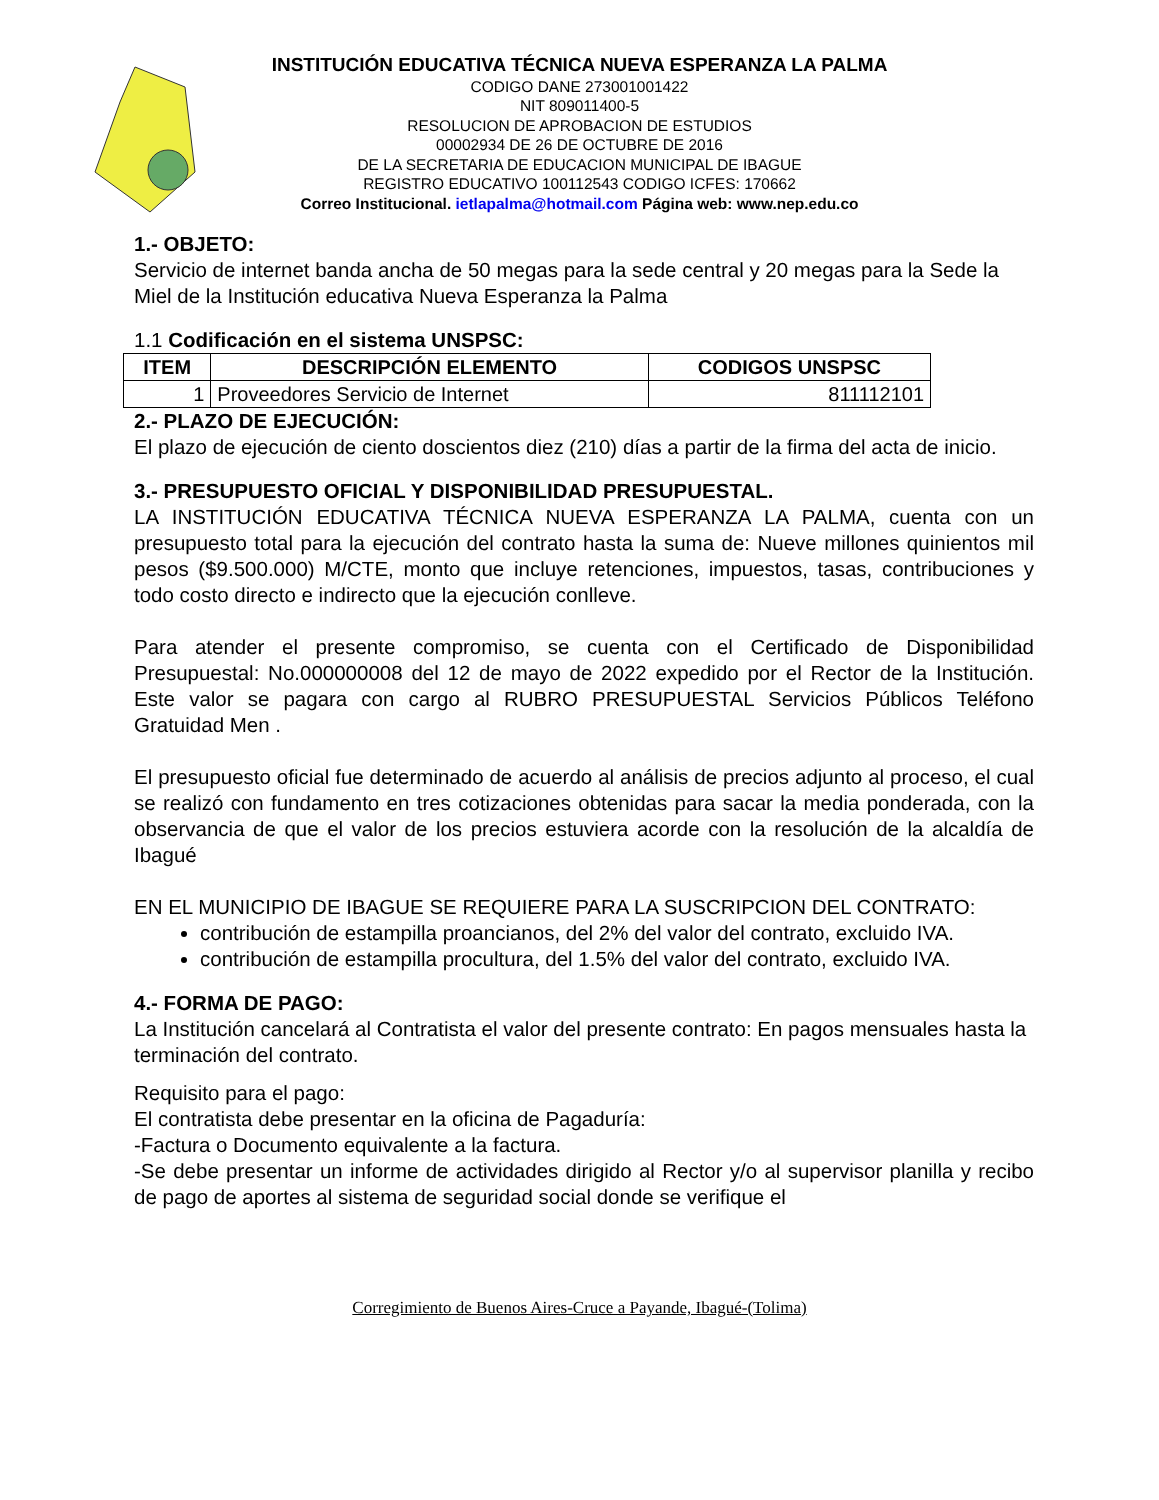INSTITUCIÓN EDUCATIVA TÉCNICA NUEVA ESPERANZA LA PALMA
CODIGO DANE 273001001422
NIT 809011400-5
RESOLUCION DE APROBACION DE ESTUDIOS
00002934 DE 26 DE OCTUBRE DE 2016
DE LA SECRETARIA DE EDUCACION MUNICIPAL DE IBAGUE
REGISTRO EDUCATIVO 100112543 CODIGO ICFES: 170662
Correo Institucional. ietlapalma@hotmail.com Página web: www.nep.edu.co
1.- OBJETO:
Servicio de internet banda ancha de 50 megas para la sede central y 20 megas para la Sede la Miel de la Institución educativa Nueva Esperanza la Palma
1.1 Codificación en el sistema UNSPSC:
| ITEM | DESCRIPCIÓN ELEMENTO | CODIGOS UNSPSC |
| --- | --- | --- |
| 1 | Proveedores Servicio de Internet | 811112101 |
2.- PLAZO DE EJECUCIÓN:
El plazo de ejecución de ciento doscientos diez (210) días a partir de la firma del acta de inicio.
3.- PRESUPUESTO OFICIAL Y DISPONIBILIDAD PRESUPUESTAL.
LA INSTITUCIÓN EDUCATIVA TÉCNICA NUEVA ESPERANZA LA PALMA, cuenta con un presupuesto total para la ejecución del contrato hasta la suma de: Nueve millones quinientos mil pesos ($9.500.000) M/CTE, monto que incluye retenciones, impuestos, tasas, contribuciones y todo costo directo e indirecto que la ejecución conlleve.
Para atender el presente compromiso, se cuenta con el Certificado de Disponibilidad Presupuestal: No.000000008 del 12 de mayo de 2022 expedido por el Rector de la Institución. Este valor se pagara con cargo al RUBRO PRESUPUESTAL Servicios Públicos Teléfono Gratuidad Men .
El presupuesto oficial fue determinado de acuerdo al análisis de precios adjunto al proceso, el cual se realizó con fundamento en tres cotizaciones obtenidas para sacar la media ponderada, con la observancia de que el valor de los precios estuviera acorde con la resolución de la alcaldía de Ibagué
EN EL MUNICIPIO DE IBAGUE SE REQUIERE PARA LA SUSCRIPCION DEL CONTRATO:
contribución de estampilla proancianos, del 2% del valor del contrato, excluido IVA.
contribución de estampilla procultura, del 1.5% del valor del contrato, excluido IVA.
4.- FORMA DE PAGO:
La Institución cancelará al Contratista el valor del presente contrato: En pagos mensuales hasta la terminación del contrato.
Requisito para el pago:
El contratista debe presentar en la oficina de Pagaduría:
-Factura o Documento equivalente a la factura.
-Se debe presentar un informe de actividades dirigido al Rector y/o al supervisor planilla y recibo de pago de aportes al sistema de seguridad social donde se verifique el
Corregimiento de Buenos Aires-Cruce a Payande, Ibagué-(Tolima)